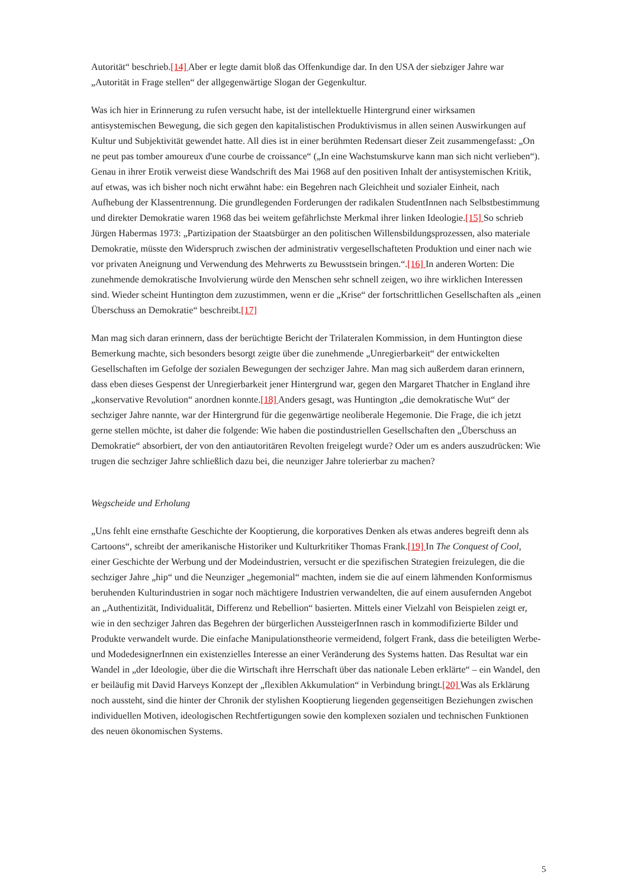Autorität“ beschrieb.[14] Aber er legte damit bloß das Offenkundige dar. In den USA der siebziger Jahre war „Autorität in Frage stellen“ der allgegenwärtige Slogan der Gegenkultur.
Was ich hier in Erinnerung zu rufen versucht habe, ist der intellektuelle Hintergrund einer wirksamen antisystemischen Bewegung, die sich gegen den kapitalistischen Produktivismus in allen seinen Auswirkungen auf Kultur und Subjektivität gewendet hatte. All dies ist in einer berühmten Redensart dieser Zeit zusammengefasst: „On ne peut pas tomber amoureux d'une courbe de croissance“ („In eine Wachstumskurve kann man sich nicht verlieben“). Genau in ihrer Erotik verweist diese Wandschrift des Mai 1968 auf den positiven Inhalt der antisystemischen Kritik, auf etwas, was ich bisher noch nicht erwähnt habe: ein Begehren nach Gleichheit und sozialer Einheit, nach Aufhebung der Klassentrennung. Die grundlegenden Forderungen der radikalen StudentInnen nach Selbstbestimmung und direkter Demokratie waren 1968 das bei weitem gefährlichste Merkmal ihrer linken Ideologie.[15] So schrieb Jürgen Habermas 1973: „Partizipation der Staatsbürger an den politischen Willensbildungsprozessen, also materiale Demokratie, müsste den Widerspruch zwischen der administrativ vergesellschafteten Produktion und einer nach wie vor privaten Aneignung und Verwendung des Mehrwerts zu Bewusstsein bringen.“.[16] In anderen Worten: Die zunehmende demokratische Involvierung würde den Menschen sehr schnell zeigen, wo ihre wirklichen Interessen sind. Wieder scheint Huntington dem zuzustimmen, wenn er die „Krise“ der fortschrittlichen Gesellschaften als „einen Überschuss an Demokratie“ beschreibt.[17]
Man mag sich daran erinnern, dass der berüchtigte Bericht der Trilateralen Kommission, in dem Huntington diese Bemerkung machte, sich besonders besorgt zeigte über die zunehmende „Unregierbarkeit“ der entwickelten Gesellschaften im Gefolge der sozialen Bewegungen der sechziger Jahre. Man mag sich außerdem daran erinnern, dass eben dieses Gespenst der Unregierbarkeit jener Hintergrund war, gegen den Margaret Thatcher in England ihre „konservative Revolution“ anordnen konnte.[18] Anders gesagt, was Huntington „die demokratische Wut“ der sechziger Jahre nannte, war der Hintergrund für die gegenwärtige neoliberale Hegemonie. Die Frage, die ich jetzt gerne stellen möchte, ist daher die folgende: Wie haben die postindustriellen Gesellschaften den „Überschuss an Demokratie“ absorbiert, der von den antiautoritären Revolten freigelegt wurde? Oder um es anders auszudrücken: Wie trugen die sechziger Jahre schließlich dazu bei, die neunziger Jahre tolerierbar zu machen?
Wegscheide und Erholung
„Uns fehlt eine ernsthafte Geschichte der Kooptierung, die korporatives Denken als etwas anderes begreift denn als Cartoons“, schreibt der amerikanische Historiker und Kulturkritiker Thomas Frank.[19] In The Conquest of Cool, einer Geschichte der Werbung und der Modeindustrien, versucht er die spezifischen Strategien freizulegen, die die sechziger Jahre „hip“ und die Neunziger „hegemonial“ machten, indem sie die auf einem lähmenden Konformismus beruhenden Kulturindustrien in sogar noch mächtigere Industrien verwandelten, die auf einem ausufernden Angebot an „Authentizität, Individualität, Differenz und Rebellion“ basierten. Mittels einer Vielzahl von Beispielen zeigt er, wie in den sechziger Jahren das Begehren der bürgerlichen AussteigerInnen rasch in kommodifizierte Bilder und Produkte verwandelt wurde. Die einfache Manipulationstheorie vermeidend, folgert Frank, dass die beteiligten Werbe- und ModedesignerInnen ein existenzielles Interesse an einer Veränderung des Systems hatten. Das Resultat war ein Wandel in „der Ideologie, über die die Wirtschaft ihre Herrschaft über das nationale Leben erklärte“ – ein Wandel, den er beiläufig mit David Harveys Konzept der „flexiblen Akkumulation“ in Verbindung bringt.[20] Was als Erklärung noch aussteht, sind die hinter der Chronik der stylishen Kooptierung liegenden gegenseitigen Beziehungen zwischen individuellen Motiven, ideologischen Rechtfertigungen sowie den komplexen sozialen und technischen Funktionen des neuen ökonomischen Systems.
5